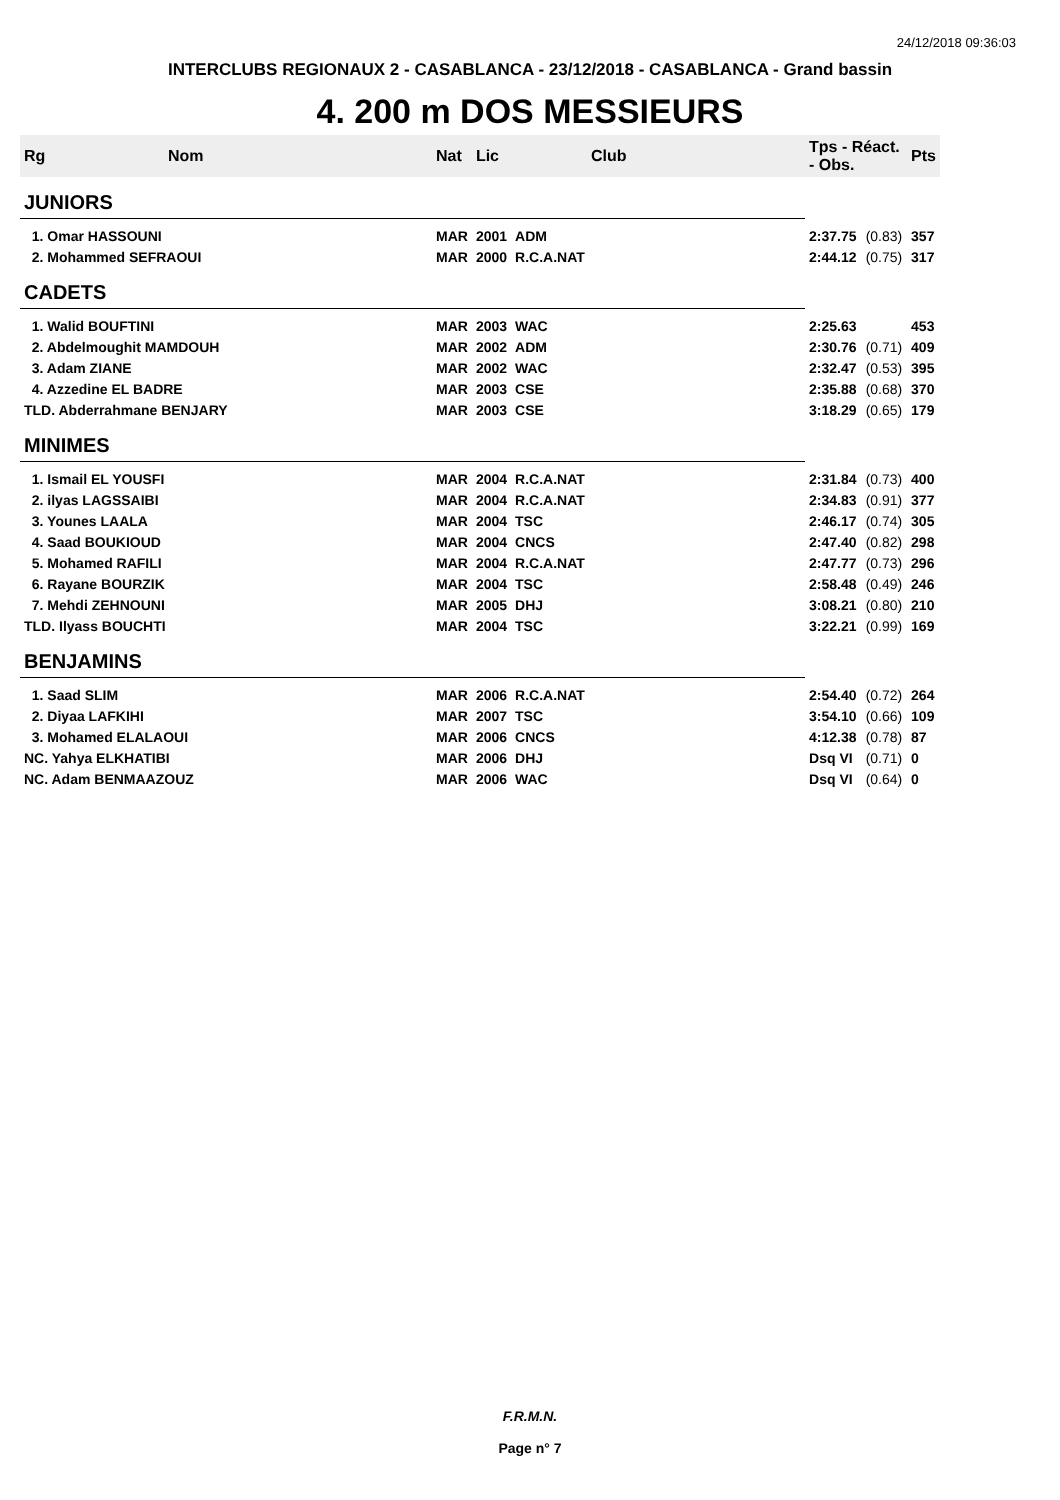24/12/2018 09:36:03
INTERCLUBS REGIONAUX 2 - CASABLANCA - 23/12/2018 - CASABLANCA - Grand bassin
4. 200 m DOS MESSIEURS
| Rg | Nom | Nat | Lic | Club | Tps - Réact. - Obs. | | Pts |
| --- | --- | --- | --- | --- | --- | --- | --- |
| JUNIORS | | | | | | | |
| 1. Omar HASSOUNI | | MAR | 2001 | ADM | 2:37.75 | (0.83) | 357 |
| 2. Mohammed SEFRAOUI | | MAR | 2000 | R.C.A.NAT | 2:44.12 | (0.75) | 317 |
| CADETS | | | | | | | |
| 1. Walid BOUFTINI | | MAR | 2003 | WAC | 2:25.63 | | 453 |
| 2. Abdelmoughit MAMDOUH | | MAR | 2002 | ADM | 2:30.76 | (0.71) | 409 |
| 3. Adam ZIANE | | MAR | 2002 | WAC | 2:32.47 | (0.53) | 395 |
| 4. Azzedine EL BADRE | | MAR | 2003 | CSE | 2:35.88 | (0.68) | 370 |
| TLD. Abderrahmane BENJARY | | MAR | 2003 | CSE | 3:18.29 | (0.65) | 179 |
| MINIMES | | | | | | | |
| 1. Ismail EL YOUSFI | | MAR | 2004 | R.C.A.NAT | 2:31.84 | (0.73) | 400 |
| 2. ilyas LAGSSAIBI | | MAR | 2004 | R.C.A.NAT | 2:34.83 | (0.91) | 377 |
| 3. Younes LAALA | | MAR | 2004 | TSC | 2:46.17 | (0.74) | 305 |
| 4. Saad BOUKIOUD | | MAR | 2004 | CNCS | 2:47.40 | (0.82) | 298 |
| 5. Mohamed RAFILI | | MAR | 2004 | R.C.A.NAT | 2:47.77 | (0.73) | 296 |
| 6. Rayane BOURZIK | | MAR | 2004 | TSC | 2:58.48 | (0.49) | 246 |
| 7. Mehdi ZEHNOUNI | | MAR | 2005 | DHJ | 3:08.21 | (0.80) | 210 |
| TLD. Ilyass BOUCHTI | | MAR | 2004 | TSC | 3:22.21 | (0.99) | 169 |
| BENJAMINS | | | | | | | |
| 1. Saad SLIM | | MAR | 2006 | R.C.A.NAT | 2:54.40 | (0.72) | 264 |
| 2. Diyaa LAFKIHI | | MAR | 2007 | TSC | 3:54.10 | (0.66) | 109 |
| 3. Mohamed ELALAOUI | | MAR | 2006 | CNCS | 4:12.38 | (0.78) | 87 |
| NC. Yahya ELKHATIBI | | MAR | 2006 | DHJ | Dsq VI | (0.71) | 0 |
| NC. Adam BENMAAZOUZ | | MAR | 2006 | WAC | Dsq VI | (0.64) | 0 |
F.R.M.N.
Page n° 7